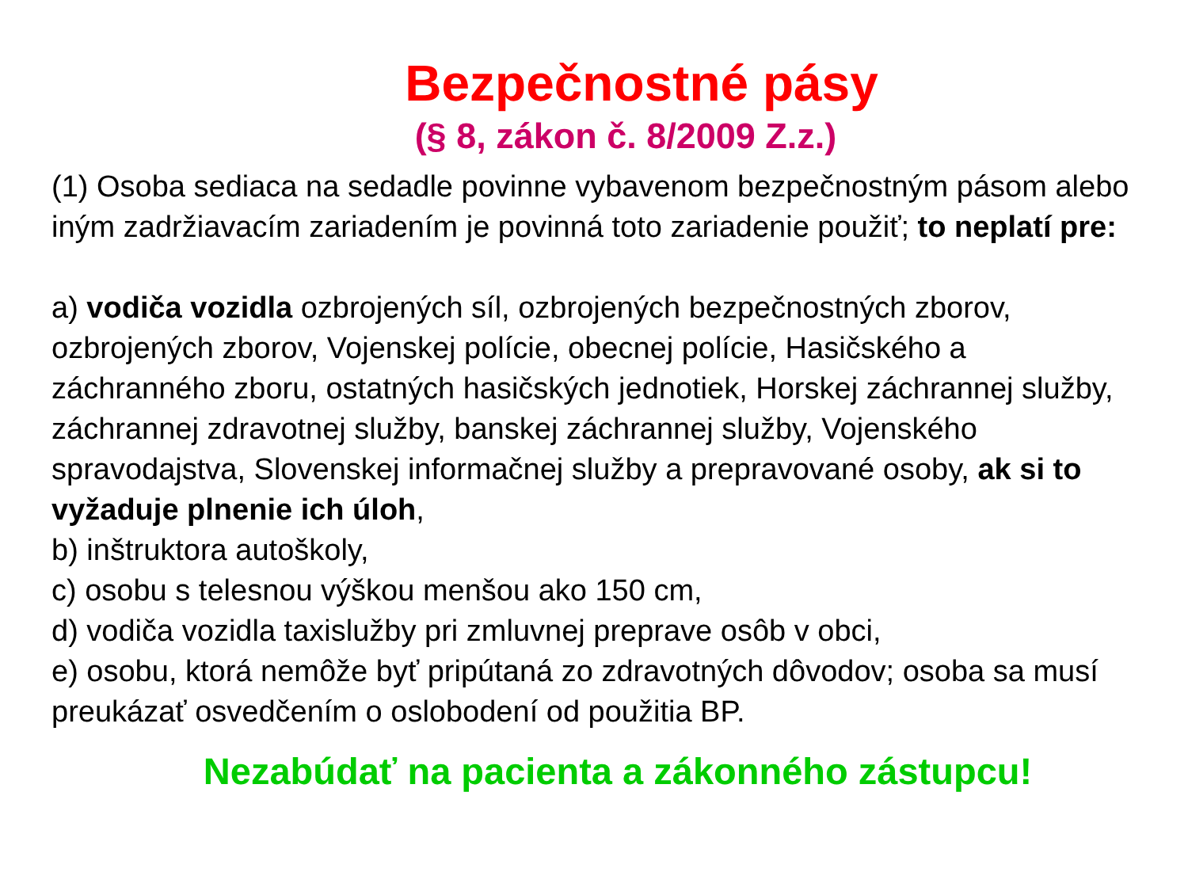Bezpečnostné pásy
(§ 8, zákon č. 8/2009 Z.z.)
(1) Osoba sediaca na sedadle povinne vybavenom bezpečnostným pásom alebo iným zadržiavacím zariadením je povinná toto zariadenie použiť; to neplatí pre:
a) vodiča vozidla ozbrojených síl, ozbrojených bezpečnostných zborov, ozbrojených zborov, Vojenskej polície, obecnej polície, Hasičského a záchranného zboru, ostatných hasičských jednotiek, Horskej záchrannej služby, záchrannej zdravotnej služby, banskej záchrannej služby, Vojenského spravodajstva, Slovenskej informačnej služby a prepravované osoby, ak si to vyžaduje plnenie ich úloh,
b) inštruktora autoškoly,
c) osobu s telesnou výškou menšou ako 150 cm,
d) vodiča vozidla taxislužby pri zmluvnej preprave osôb v obci,
e) osobu, ktorá nemôže byť pripútaná zo zdravotných dôvodov; osoba sa musí preukázať osvedčením o oslobodení od použitia BP.
Nezabúdať na pacienta a zákonného zástupcu!